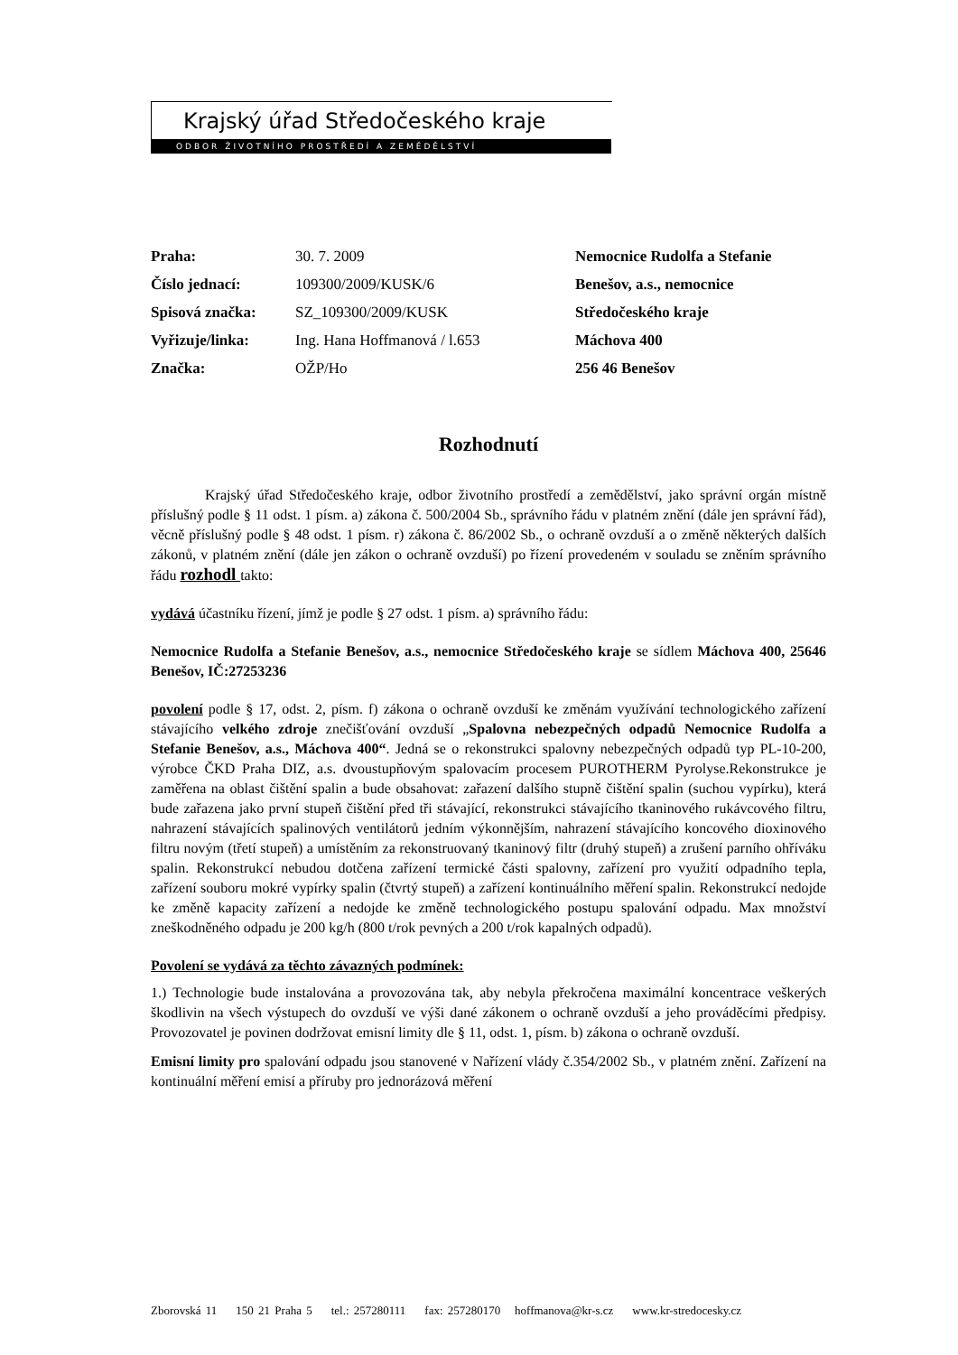Krajský úřad Středočeského kraje
ODBOR ŽIVOTNÍHO PROSTŘEDÍ A ZEMĚDĚLSTVÍ
Praha:
Číslo jednací:
Spisová značka:
Vyřizuje/linka:
Značka:
30. 7. 2009
109300/2009/KUSK/6
SZ_109300/2009/KUSK
Ing. Hana Hoffmanová / l.653
OŽP/Ho
Nemocnice Rudolfa a Stefanie
Benešov, a.s., nemocnice
Středočeského kraje
Máchova 400
256 46 Benešov
Rozhodnutí
Krajský úřad Středočeského kraje, odbor životního prostředí a zemědělství, jako správní orgán místně příslušný podle § 11 odst. 1 písm. a) zákona č. 500/2004 Sb., správního řádu v platném znění (dále jen správní řád), věcně příslušný podle § 48 odst. 1 písm. r) zákona č. 86/2002 Sb., o ochraně ovzduší a o změně některých dalších zákonů, v platném znění (dále jen zákon o ochraně ovzduší) po řízení provedeném v souladu se zněním správního řádu rozhodl takto:
vydává účastníku řízení, jímž je podle § 27 odst. 1 písm. a) správního řádu:
Nemocnice Rudolfa a Stefanie Benešov, a.s., nemocnice Středočeského kraje se sídlem Máchova 400, 25646 Benešov, IČ:27253236
povolení podle § 17, odst. 2, písm. f) zákona o ochraně ovzduší ke změnám využívání technologického zařízení stávajícího velkého zdroje znečišťování ovzduší „Spalovna nebezpečných odpadů Nemocnice Rudolfa a Stefanie Benešov, a.s., Máchova 400“. Jedná se o rekonstrukci spalovny nebezpečných odpadů typ PL-10-200, výrobce ČKD Praha DIZ, a.s. dvoustupňovým spalovacím procesem PUROTHERM Pyrolyse.Rekonstrukce je zaměřena na oblast čištění spalin a bude obsahovat: zařazení dalšího stupně čištění spalin (suchou vypírku), která bude zařazena jako první stupeň čištění před tři stávající, rekonstrukci stávajícího tkaninového rukávcového filtru, nahrazení stávajících spalinových ventilátorů jedním výkonnějším, nahrazení stávajícího koncového dioxinového filtru novým (třetí stupeň) a umístěním za rekonstruovaný tkaninový filtr (druhý stupeň) a zrušení parního ohříváku spalin. Rekonstrukcí nebudou dotčena zařízení termické části spalovny, zařízení pro využití odpadního tepla, zařízení souboru mokré vypírky spalin (čtvrtý stupeň) a zařízení kontinuálního měření spalin. Rekonstrukcí nedojde ke změně kapacity zařízení a nedojde ke změně technologického postupu spalování odpadu. Max množství zneškodněného odpadu je 200 kg/h (800 t/rok pevných a 200 t/rok kapalných odpadů).
Povolení se vydává za těchto závazných podmínek:
1.) Technologie bude instalována a provozována tak, aby nebyla překročena maximální koncentrace veškerých škodlivin na všech výstupech do ovzduší ve výši dané zákonem o ochraně ovzduší a jeho prováděcími předpisy. Provozovatel je povinen dodržovat emisní limity dle § 11, odst. 1, písm. b) zákona o ochraně ovzduší.
Emisní limity pro spalování odpadu jsou stanovené v Nařízení vlády č.354/2002 Sb., v platném znění. Zařízení na kontinuální měření emisí a příruby pro jednorázová měření
Zborovská 11 150 21 Praha 5 tel.: 257280111 fax: 257280170 hoffmanova@kr-s.cz www.kr-stredocesky.cz